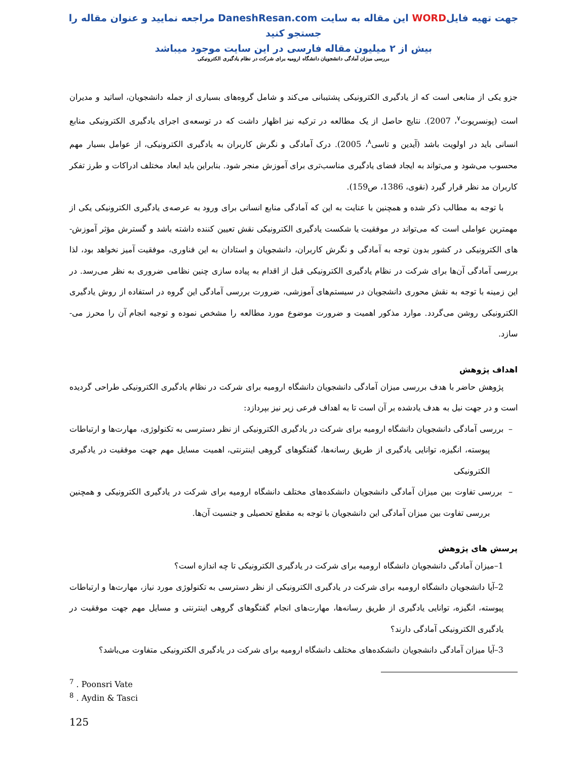جهت تهیه فایلWORD این مقاله به سایت DaneshResan.com مراجعه نمایید و عنوان مقاله را جستجو کنید
بیش از ۲ میلیون مقاله فارسی در این سایت موجود میباشد
بررسی میزان آمادگی دانشجویان دانشگاه ارومیه برای شرکت در نظام یادگیری الکترونیکی
جزو یکی از منابعی است که از یادگیری الکترونیکی پشتیبانی می‌کند و شامل گروه‌های بسیاری از جمله دانشجویان، اساتید و مدیران است (پونسریوت<sup>۷</sup>، 2007). نتایج حاصل از یک مطالعه در ترکیه نیز اظهار داشت که در توسعه‌ی اجرای یادگیری الکترونیکی منابع انسانی باید در اولویت باشد (آیدین و تاسی<sup>۸</sup>، 2005). درک آمادگی و نگرش کاربران به یادگیری الکترونیکی، از عوامل بسیار مهم محسوب می‌شود و می‌تواند به ایجاد فضای یادگیری مناسب‌تری برای آموزش منجر شود. بنابراین باید ابعاد مختلف ادراکات و طرز تفکر کاربران مد نظر قرار گیرد (نقوی، 1386، ص159).
با توجه به مطالب ذکر شده و همچنین با عنایت به این که آمادگی منابع انسانی برای ورود به عرصه‌ی یادگیری الکترونیکی یکی از مهمترین عواملی است که می‌تواند در موفقیت یا شکست یادگیری الکترونیکی نقش تعیین کننده داشته باشد و گسترش مؤثر آموزش-های الکترونیکی در کشور بدون توجه به آمادگی و نگرش کاربران، دانشجویان و استادان به این فناوری، موفقیت آمیز نخواهد بود، لذا بررسی آمادگی آن‌ها برای شرکت در نظام یادگیری الکترونیکی قبل از اقدام به پیاده سازی چنین نظامی ضروری به نظر می‌رسد. در این زمینه با توجه به نقش محوری دانشجویان در سیستم‌های آموزشی، ضرورت بررسی آمادگی این گروه در استفاده از روش یادگیری الکترونیکی روشن می‌گردد. موارد مذکور اهمیت و ضرورت موضوع مورد مطالعه را مشخص نموده و توجیه انجام آن را محرز می-سازد.
اهداف پژوهش
پژوهش حاضر با هدف بررسی میزان آمادگی دانشجویان دانشگاه ارومیه برای شرکت در نظام یادگیری الکترونیکی طراحی گردیده است و در جهت نیل به هدف یادشده بر آن است تا به اهداف فرعی زیر نیز بپردازد:
– بررسی آمادگی دانشجویان دانشگاه ارومیه برای شرکت در یادگیری الکترونیکی از نظر دسترسی به تکنولوژی، مهارت‌ها و ارتباطات پیوسته، انگیزه، توانایی یادگیری از طریق رسانه‌ها، گفتگوهای گروهی اینترنتی، اهمیت مسایل مهم جهت موفقیت در یادگیری الکترونیکی
– بررسی تفاوت بین میزان آمادگی دانشجویان دانشکده‌های مختلف دانشگاه ارومیه برای شرکت در یادگیری الکترونیکی و همچنین بررسی تفاوت بین میزان آمادگی این دانشجویان با توجه به مقطع تحصیلی و جنسیت آن‌ها.
پرسش های پژوهش
1–میزان آمادگی دانشجویان دانشگاه ارومیه برای شرکت در یادگیری الکترونیکی تا چه اندازه است؟
2–آیا دانشجویان دانشگاه ارومیه برای شرکت در یادگیری الکترونیکی از نظر دسترسی به تکنولوژی مورد نیاز، مهارت‌ها و ارتباطات پیوسته، انگیزه، توانایی یادگیری از طریق رسانه‌ها، مهارت‌های انجام گفتگوهای گروهی اینترنتی و مسایل مهم جهت موفقیت در یادگیری الکترونیکی آمادگی دارند؟
3–آیا میزان آمادگی دانشجویان دانشکده‌های مختلف دانشگاه ارومیه برای شرکت در یادگیری الکترونیکی متفاوت می‌باشد؟
<sup>7</sup> . Poonsri Vate
<sup>8</sup> . Aydin & Tasci
125